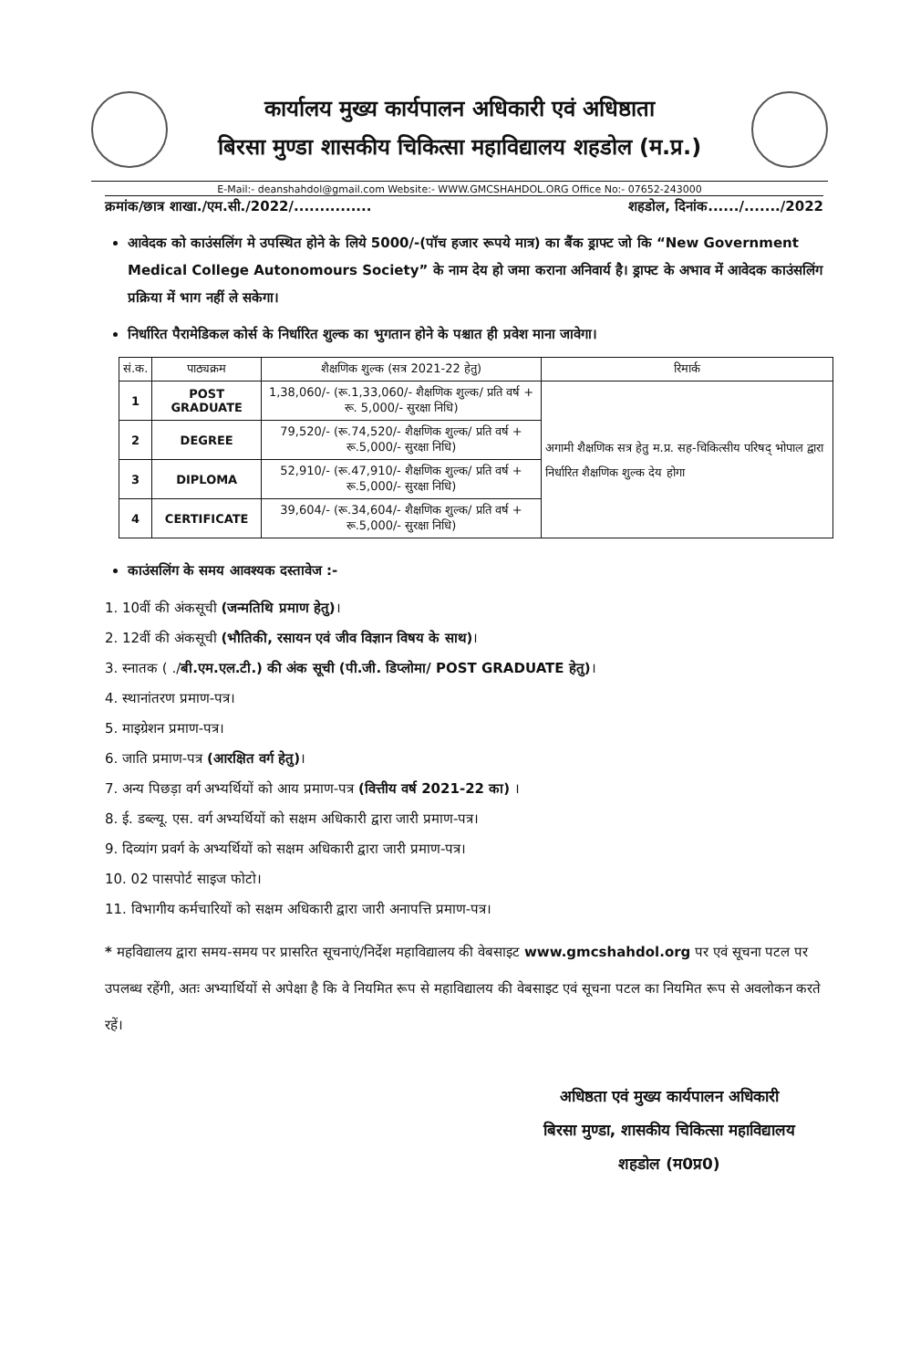कार्यालय मुख्य कार्यपालन अधिकारी एवं अधिष्ठाता
बिरसा मुण्डा शासकीय चिकित्सा महाविद्यालय शहडोल (म.प्र.)
E-Mail:- deanshahdol@gmail.com Website:- WWW.GMCSHAHDOL.ORG Office No:- 07652-243000
क्रमांक/छात्र शाखा./एम.सी./2022/............... शहडोल, दिनांक....../......./2022
आवेदक को काउंसलिंग मे उपस्थित होने के लिये 5000/-(पॉच हजार रूपये मात्र) का बैंक ड्राफ्ट जो कि “New Government Medical College Autonomours Society” के नाम देय हो जमा कराना अनिवार्य है। ड्राफ्ट के अभाव में आवेदक काउंसलिंग प्रक्रिया में भाग नहीं ले सकेगा।
निर्धारित पैरामेडिकल कोर्स के निर्धारित शुल्क का भुगतान होने के पश्चात ही प्रवेश माना जावेगा।
| सं.क. | पाठ्यक्रम | शैक्षणिक शुल्क (सत्र 2021-22 हेतु) | रिमार्क |
| --- | --- | --- | --- |
| 1 | POST GRADUATE | 1,38,060/- (रू.1,33,060/- शैक्षणिक शुल्क/ प्रति वर्ष + रू. 5,000/- सुरक्षा निधि) | अगामी शैक्षणिक सत्र हेतु म.प्र. सह-चिकित्सीय परिषद् भोपाल द्वारा निर्धारित शैक्षणिक शुल्क देय होगा |
| 2 | DEGREE | 79,520/- (रू.74,520/- शैक्षणिक शुल्क/ प्रति वर्ष + रू.5,000/- सुरक्षा निधि) | |
| 3 | DIPLOMA | 52,910/- (रू.47,910/- शैक्षणिक शुल्क/ प्रति वर्ष + रू.5,000/- सुरक्षा निधि) | |
| 4 | CERTIFICATE | 39,604/- (रू.34,604/- शैक्षणिक शुल्क/ प्रति वर्ष + रू.5,000/- सुरक्षा निधि) | |
काउंसलिंग के समय आवश्यक दस्तावेज :-
1. 10वीं की अंकसूची (जन्मतिथि प्रमाण हेतु)।
2. 12वीं की अंकसूची (भौतिकी, रसायन एवं जीव विज्ञान विषय के साथ)।
3. स्नातक ( ./बी.एम.एल.टी.) की अंक सूची (पी.जी. डिप्लोमा/ POST GRADUATE हेतु)।
4. स्थानांतरण प्रमाण-पत्र।
5. माइग्रेशन प्रमाण-पत्र।
6. जाति प्रमाण-पत्र (आरक्षित वर्ग हेतु)।
7. अन्य पिछड़ा वर्ग अभ्यर्थियों को आय प्रमाण-पत्र (वित्तीय वर्ष 2021-22 का) ।
8. ई. डब्ल्यू. एस. वर्ग अभ्यर्थियों को सक्षम अधिकारी द्वारा जारी प्रमाण-पत्र।
9. दिव्यांग प्रवर्ग के अभ्यर्थियों को सक्षम अधिकारी द्वारा जारी प्रमाण-पत्र।
10. 02 पासपोर्ट साइज फोटो।
11. विभागीय कर्मचारियों को सक्षम अधिकारी द्वारा जारी अनापत्ति प्रमाण-पत्र।
* महविद्यालय द्वारा समय-समय पर प्रासरित सूचनाएं/निर्देश महाविद्यालय की वेबसाइट www.gmcshahdol.org पर एवं सूचना पटल पर उपलब्ध रहेंगी, अतः अभ्यार्थियों से अपेक्षा है कि वे नियमित रूप से महाविद्यालय की वेबसाइट एवं सूचना पटल का नियमित रूप से अवलोकन करते रहें।
अधिष्ठता एवं मुख्य कार्यपालन अधिकारी
बिरसा मुण्डा, शासकीय चिकित्सा महाविद्यालय
शहडोल (म0प्र0)